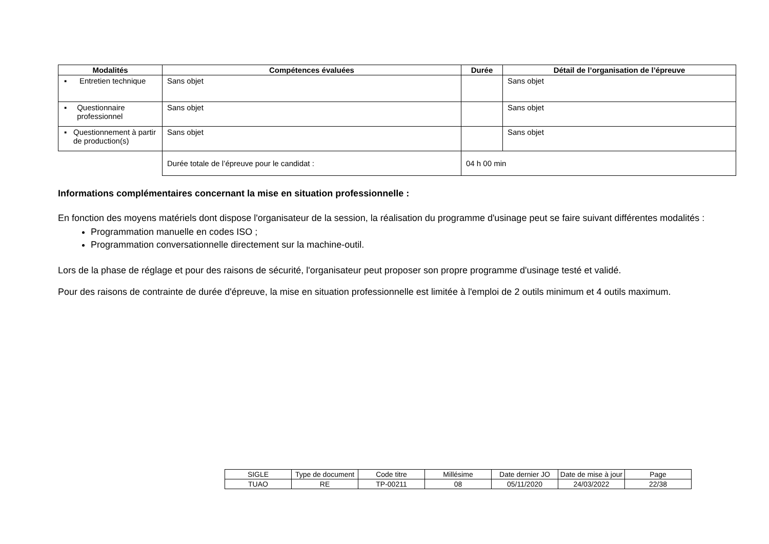| Modalités | Compétences évaluées | Durée | Détail de l’organisation de l’épreuve |
| --- | --- | --- | --- |
| ▪ Entretien technique | Sans objet | | Sans objet |
| ▪ Questionnaire professionnel | Sans objet | | Sans objet |
| ▪ Questionnement à partir de production(s) | Sans objet | | Sans objet |
| | Durée totale de l’épreuve pour le candidat : | 04 h 00 min | |
Informations complémentaires concernant la mise en situation professionnelle :
En fonction des moyens matériels dont dispose l'organisateur de la session, la réalisation du programme d'usinage peut se faire suivant différentes modalités :
Programmation manuelle en codes ISO ;
Programmation conversationnelle directement sur la machine-outil.
Lors de la phase de réglage et pour des raisons de sécurité, l'organisateur peut proposer son propre programme d'usinage testé et validé.
Pour des raisons de contrainte de durée d'épreuve, la mise en situation professionnelle est limitée à l'emploi de 2 outils minimum et 4 outils maximum.
| SIGLE | Type de document | Code titre | Millésime | Date dernier JO | Date de mise à jour | Page |
| TUAO | RE | TP-00211 | 08 | 05/11/2020 | 24/03/2022 | 22/38 |